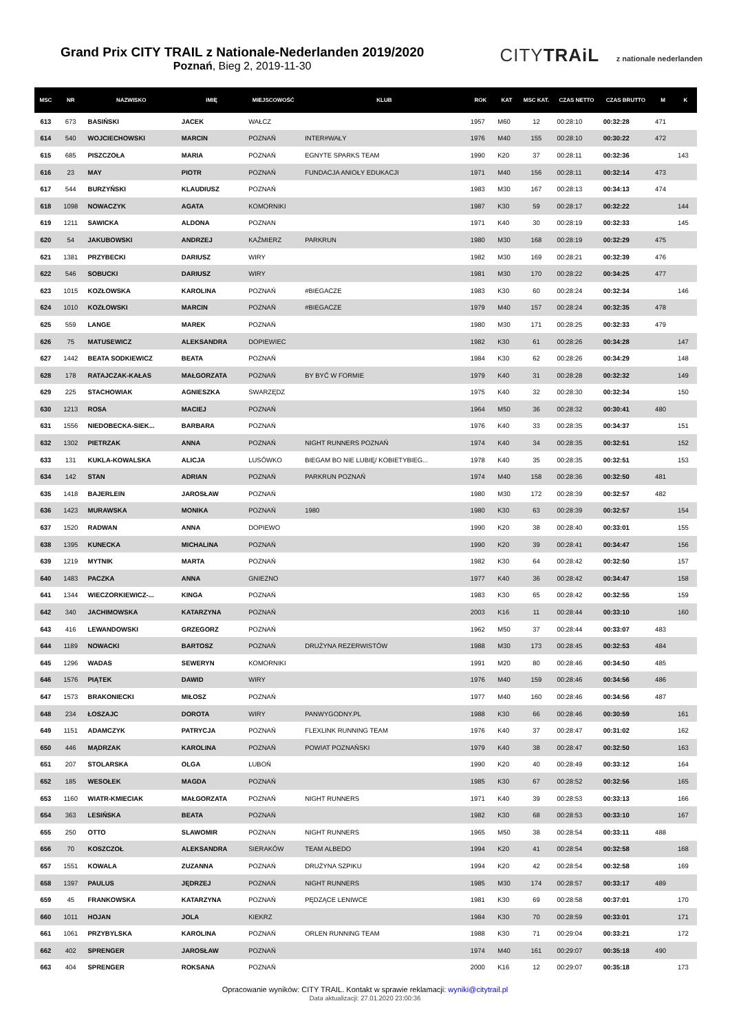Grand Prix CITY TRAIL z Nationale-Nederlanden 2019/2020
Poznań, Bieg 2, 2019-11-30
CITYTRAiL z nationale nederlanden
| MSC | NR | NAZWISKO | IMIĘ | MIEJSCOWOŚĆ | KLUB | ROK | KAT | MSC KAT. | CZAS NETTO | CZAS BRUTTO | M | K |
| --- | --- | --- | --- | --- | --- | --- | --- | --- | --- | --- | --- | --- |
| 613 | 673 | BASIŃSKI | JACEK | WAŁCZ | | 1957 | M60 | 12 | 00:28:10 | 00:32:28 | 471 | |
| 614 | 540 | WOJCIECHOWSKI | MARCIN | POZNAŃ | INTER#WAŁY | 1976 | M40 | 155 | 00:28:10 | 00:30:22 | 472 | |
| 615 | 685 | PISZCZOŁA | MARIA | POZNAŃ | EGNYTE SPARKS TEAM | 1990 | K20 | 37 | 00:28:11 | 00:32:36 | | 143 |
| 616 | 23 | MAY | PIOTR | POZNAŃ | FUNDACJA ANIOŁY EDUKACJI | 1971 | M40 | 156 | 00:28:11 | 00:32:14 | 473 | |
| 617 | 544 | BURZYŃSKI | KLAUDIUSZ | POZNAŃ | | 1983 | M30 | 167 | 00:28:13 | 00:34:13 | 474 | |
| 618 | 1098 | NOWACZYK | AGATA | KOMORNIKI | | 1987 | K30 | 59 | 00:28:17 | 00:32:22 | | 144 |
| 619 | 1211 | SAWICKA | ALDONA | POZNAN | | 1971 | K40 | 30 | 00:28:19 | 00:32:33 | | 145 |
| 620 | 54 | JAKUBOWSKI | ANDRZEJ | KAŹMIERZ | PARKRUN | 1980 | M30 | 168 | 00:28:19 | 00:32:29 | 475 | |
| 621 | 1381 | PRZYBECKI | DARIUSZ | WIRY | | 1982 | M30 | 169 | 00:28:21 | 00:32:39 | 476 | |
| 622 | 546 | SOBUCKI | DARIUSZ | WIRY | | 1981 | M30 | 170 | 00:28:22 | 00:34:25 | 477 | |
| 623 | 1015 | KOZŁOWSKA | KAROLINA | POZNAŃ | #BIEGACZE | 1983 | K30 | 60 | 00:28:24 | 00:32:34 | | 146 |
| 624 | 1010 | KOZŁOWSKI | MARCIN | POZNAŃ | #BIEGACZE | 1979 | M40 | 157 | 00:28:24 | 00:32:35 | 478 | |
| 625 | 559 | LANGE | MAREK | POZNAŃ | | 1980 | M30 | 171 | 00:28:25 | 00:32:33 | 479 | |
| 626 | 75 | MATUSEWICZ | ALEKSANDRA | DOPIEWIEC | | 1982 | K30 | 61 | 00:28:26 | 00:34:28 | | 147 |
| 627 | 1442 | BEATA SODKIEWICZ | BEATA | POZNAŃ | | 1984 | K30 | 62 | 00:28:26 | 00:34:29 | | 148 |
| 628 | 178 | RATAJCZAK-KAŁAS | MAŁGORZATA | POZNAŃ | BY BYĆ W FORMIE | 1979 | K40 | 31 | 00:28:28 | 00:32:32 | | 149 |
| 629 | 225 | STACHOWIAK | AGNIESZKA | SWARZĘDZ | | 1975 | K40 | 32 | 00:28:30 | 00:32:34 | | 150 |
| 630 | 1213 | ROSA | MACIEJ | POZNAŃ | | 1964 | M50 | 36 | 00:28:32 | 00:30:41 | 480 | |
| 631 | 1556 | NIEDOBECKA-SIEK... | BARBARA | POZNAŃ | | 1976 | K40 | 33 | 00:28:35 | 00:34:37 | | 151 |
| 632 | 1302 | PIETRZAK | ANNA | POZNAŃ | NIGHT RUNNERS POZNAŃ | 1974 | K40 | 34 | 00:28:35 | 00:32:51 | | 152 |
| 633 | 131 | KUKLA-KOWALSKA | ALICJA | LUSÓWKO | BIEGAM BO NIE LUBIĘ/ KOBIETYBIEG... | 1978 | K40 | 35 | 00:28:35 | 00:32:51 | | 153 |
| 634 | 142 | STAN | ADRIAN | POZNAŃ | PARKRUN POZNAŃ | 1974 | M40 | 158 | 00:28:36 | 00:32:50 | 481 | |
| 635 | 1418 | BAJERLEIN | JAROSŁAW | POZNAŃ | | 1980 | M30 | 172 | 00:28:39 | 00:32:57 | 482 | |
| 636 | 1423 | MURAWSKA | MONIKA | POZNAŃ | 1980 | 1980 | K30 | 63 | 00:28:39 | 00:32:57 | | 154 |
| 637 | 1520 | RADWAN | ANNA | DOPIEWO | | 1990 | K20 | 38 | 00:28:40 | 00:33:01 | | 155 |
| 638 | 1395 | KUNECKA | MICHALINA | POZNAŃ | | 1990 | K20 | 39 | 00:28:41 | 00:34:47 | | 156 |
| 639 | 1219 | MYTNIK | MARTA | POZNAŃ | | 1982 | K30 | 64 | 00:28:42 | 00:32:50 | | 157 |
| 640 | 1483 | PACZKA | ANNA | GNIEZNO | | 1977 | K40 | 36 | 00:28:42 | 00:34:47 | | 158 |
| 641 | 1344 | WIECZORKIEWICZ-... | KINGA | POZNAŃ | | 1983 | K30 | 65 | 00:28:42 | 00:32:55 | | 159 |
| 642 | 340 | JACHIMOWSKA | KATARZYNA | POZNAŃ | | 2003 | K16 | 11 | 00:28:44 | 00:33:10 | | 160 |
| 643 | 416 | LEWANDOWSKI | GRZEGORZ | POZNAŃ | | 1962 | M50 | 37 | 00:28:44 | 00:33:07 | 483 | |
| 644 | 1189 | NOWACKI | BARTOSZ | POZNAŃ | DRUŻYNA REZERWISTÓW | 1988 | M30 | 173 | 00:28:45 | 00:32:53 | 484 | |
| 645 | 1296 | WADAS | SEWERYN | KOMORNIKI | | 1991 | M20 | 80 | 00:28:46 | 00:34:50 | 485 | |
| 646 | 1576 | PIĄTEK | DAWID | WIRY | | 1976 | M40 | 159 | 00:28:46 | 00:34:56 | 486 | |
| 647 | 1573 | BRAKONIECKI | MIŁOSZ | POZNAŃ | | 1977 | M40 | 160 | 00:28:46 | 00:34:56 | 487 | |
| 648 | 234 | ŁOSZAJC | DOROTA | WIRY | PANWYGODNY.PL | 1988 | K30 | 66 | 00:28:46 | 00:30:59 | | 161 |
| 649 | 1151 | ADAMCZYK | PATRYCJA | POZNAŃ | FLEXLINK RUNNING TEAM | 1976 | K40 | 37 | 00:28:47 | 00:31:02 | | 162 |
| 650 | 446 | MĄDRZAK | KAROLINA | POZNAŃ | POWIAT POZNAŃSKI | 1979 | K40 | 38 | 00:28:47 | 00:32:50 | | 163 |
| 651 | 207 | STOLARSKA | OLGA | LUBOŃ | | 1990 | K20 | 40 | 00:28:49 | 00:33:12 | | 164 |
| 652 | 185 | WESOŁEK | MAGDA | POZNAŃ | | 1985 | K30 | 67 | 00:28:52 | 00:32:56 | | 165 |
| 653 | 1160 | WIATR-KMIECIAK | MAŁGORZATA | POZNAŃ | NIGHT RUNNERS | 1971 | K40 | 39 | 00:28:53 | 00:33:13 | | 166 |
| 654 | 363 | LESIŃSKA | BEATA | POZNAŃ | | 1982 | K30 | 68 | 00:28:53 | 00:33:10 | | 167 |
| 655 | 250 | OTTO | SLAWOMIR | POZNAN | NIGHT RUNNERS | 1965 | M50 | 38 | 00:28:54 | 00:33:11 | 488 | |
| 656 | 70 | KOSZCZOŁ | ALEKSANDRA | SIERAKÓW | TEAM ALBEDO | 1994 | K20 | 41 | 00:28:54 | 00:32:58 | | 168 |
| 657 | 1551 | KOWALA | ZUZANNA | POZNAŃ | DRUŻYNA SZPIKU | 1994 | K20 | 42 | 00:28:54 | 00:32:58 | | 169 |
| 658 | 1397 | PAULUS | JĘDRZEJ | POZNAŃ | NIGHT RUNNERS | 1985 | M30 | 174 | 00:28:57 | 00:33:17 | 489 | |
| 659 | 45 | FRANKOWSKA | KATARZYNA | POZNAŃ | PĘDZĄCE LENIWCE | 1981 | K30 | 69 | 00:28:58 | 00:37:01 | | 170 |
| 660 | 1011 | HOJAN | JOLA | KIEKRZ | | 1984 | K30 | 70 | 00:28:59 | 00:33:01 | | 171 |
| 661 | 1061 | PRZYBYLSKA | KAROLINA | POZNAŃ | ORLEN RUNNING TEAM | 1988 | K30 | 71 | 00:29:04 | 00:33:21 | | 172 |
| 662 | 402 | SPRENGER | JAROSŁAW | POZNAŃ | | 1974 | M40 | 161 | 00:29:07 | 00:35:18 | 490 | |
| 663 | 404 | SPRENGER | ROKSANA | POZNAŃ | | 2000 | K16 | 12 | 00:29:07 | 00:35:18 | | 173 |
Opracowanie wyników: CITY TRAIL. Kontakt w sprawie reklamacji: wyniki@citytrail.pl
Data aktualizacji: 27.01.2020 23:00:36